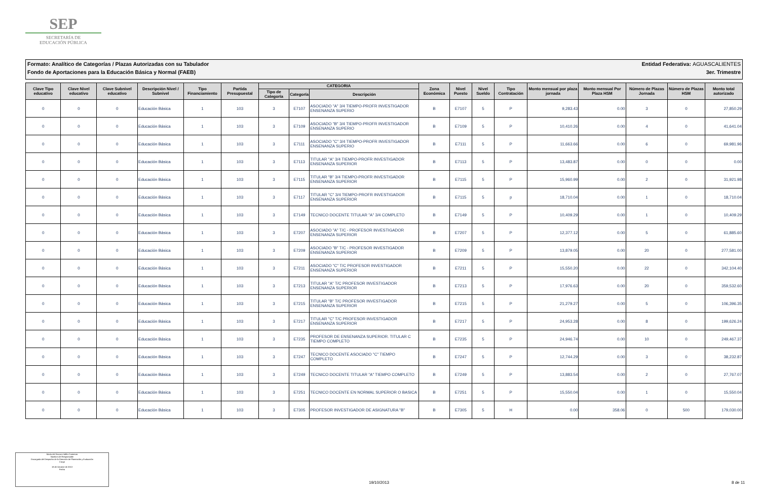SEP
SECRETARÍA DE
EDUCACIÓN PÚBLICA
Formato: Analítico de Categorías / Plazas Autorizadas con su Tabulador
Fondo de Aportaciones para la Educación Básica y Normal (FAEB)
Entidad Federativa: AGUASCALIENTES
3er. Trimestre
| Clave Tipo educativo | Clave Nivel educativo | Clave Subnivel educativo | Descripción Nivel / Subnivel | Tipo Financiamiento | Partida Presupuestal | CATEGORIA | | | Zona Económica | Nivel Puesto | Nivel Sueldo | Tipo Contratación | Monto mensual por plaza jornada | Monto mensual Por Plaza HSM | Número de Plazas Jornada | Número de Plazas HSM | Monto total autorizado |
| --- | --- | --- | --- | --- | --- | --- | --- | --- | --- | --- | --- | --- | --- | --- | --- | --- | --- |
| | | | | | | Tipo de Categoría | Categoría | Descripción | | | | | | | | | |
| 0 | 0 | 0 | Educación Básica | 1 | 103 | 3 | E7107 | ASOCIADO "A" 3/4 TIEMPO-PROFR INVESTIGADOR ENSENANZA SUPERIO | B | E7107 | 5 | P | 9,283.43 | 0.00 | 3 | 0 | 27,850.29 |
| 0 | 0 | 0 | Educación Básica | 1 | 103 | 3 | E7109 | ASOCIADO "B" 3/4 TIEMPO-PROFR INVESTIGADOR ENSENANZA SUPERIO | B | E7109 | 5 | P | 10,410.26 | 0.00 | 4 | 0 | 41,641.04 |
| 0 | 0 | 0 | Educación Básica | 1 | 103 | 3 | E7111 | ASOCIADO "C" 3/4 TIEMPO-PROFR INVESTIGADOR ENSENANZA SUPERIO | B | E7111 | 5 | P | 11,663.66 | 0.00 | 6 | 0 | 69,981.96 |
| 0 | 0 | 0 | Educación Básica | 1 | 103 | 3 | E7113 | TITULAR "A" 3/4 TIEMPO-PROFR INVESTIGADOR ENSENANZA SUPERIOR | B | E7113 | 5 | P | 13,483.87 | 0.00 | 0 | 0 | 0.00 |
| 0 | 0 | 0 | Educación Básica | 1 | 103 | 3 | E7115 | TITULAR "B" 3/4 TIEMPO-PROFR INVESTIGADOR ENSENANZA SUPERIOR | B | E7115 | 5 | P | 15,960.99 | 0.00 | 2 | 0 | 31,921.98 |
| 0 | 0 | 0 | Educación Básica | 1 | 103 | 3 | E7117 | TITULAR "C" 3/4 TIEMPO-PROFR INVESTIGADOR ENSENANZA SUPERIOR | B | E7115 | 5 | p | 18,710.04 | 0.00 | 1 | 0 | 18,710.04 |
| 0 | 0 | 0 | Educación Básica | 1 | 103 | 3 | E7149 | TECNICO DOCENTE TITULAR "A" 3/4 COMPLETO | B | E7149 | 5 | P | 10,409.29 | 0.00 | 1 | 0 | 10,409.29 |
| 0 | 0 | 0 | Educación Básica | 1 | 103 | 3 | E7207 | ASOCIADO "A" T/C - PROFESOR INVESTIGADOR ENSENANZA SUPERIOR | B | E7207 | 5 | P | 12,377.12 | 0.00 | 5 | 0 | 61,885.60 |
| 0 | 0 | 0 | Educación Básica | 1 | 103 | 3 | E7209 | ASOCIADO "B" T/C - PROFESOR INVESTIGADOR ENSENANZA SUPERIOR | B | E7209 | 5 | P | 13,879.05 | 0.00 | 20 | 0 | 277,581.00 |
| 0 | 0 | 0 | Educación Básica | 1 | 103 | 3 | E7211 | ASOCIADO "C" T/C PROFESOR INVESTIGADOR ENSENANZA SUPERIOR | B | E7211 | 5 | P | 15,550.20 | 0.00 | 22 | 0 | 342,104.40 |
| 0 | 0 | 0 | Educación Básica | 1 | 103 | 3 | E7213 | TITULAR "A" T/C PROFESOR INVESTIGADOR ENSENANZA SUPERIOR | B | E7213 | 5 | P | 17,976.63 | 0.00 | 20 | 0 | 359,532.60 |
| 0 | 0 | 0 | Educación Básica | 1 | 103 | 3 | E7215 | TITULAR "B" T/C PROFESOR INVESTIGADOR ENSENANZA SUPERIOR | B | E7215 | 5 | P | 21,279.27 | 0.00 | 5 | 0 | 106,396.35 |
| 0 | 0 | 0 | Educación Básica | 1 | 103 | 3 | E7217 | TITULAR "C" T/C PROFESOR INVESTIGADOR ENSENANZA SUPERIOR | B | E7217 | 5 | P | 24,953.28 | 0.00 | 8 | 0 | 199,626.24 |
| 0 | 0 | 0 | Educación Básica | 1 | 103 | 3 | E7235 | PROFESOR DE ENSENANZA SUPERIOR. TITULAR C TIEMPO COMPLETO | B | E7235 | 5 | P | 24,946.74 | 0.00 | 10 | 0 | 249,467.37 |
| 0 | 0 | 0 | Educación Básica | 1 | 103 | 3 | E7247 | TECNICO DOCENTE ASOCIADO "C" TIEMPO COMPLETO | B | E7247 | 5 | P | 12,744.29 | 0.00 | 3 | 0 | 38,232.87 |
| 0 | 0 | 0 | Educación Básica | 1 | 103 | 3 | E7249 | TECNICO DOCENTE TITULAR "A" TIEMPO COMPLETO | B | E7249 | 5 | P | 13,883.54 | 0.00 | 2 | 0 | 27,767.07 |
| 0 | 0 | 0 | Educación Básica | 1 | 103 | 3 | E7251 | TECNICO DOCENTE EN NORMAL SUPERIOR O BASICA | B | E7251 | 5 | P | 15,550.04 | 0.00 | 1 | 0 | 15,550.04 |
| 0 | 0 | 0 | Educación Básica | 1 | 103 | 3 | E7305 | PROFESOR INVESTIGADOR DE ASIGNATURA "B" | B | E7305 | 5 | H | 0.00 | 358.06 | 0 | 500 | 179,030.00 |
María del Socorro Vallín Contreras
Nombre del Responsable
Encargada del Despacho de la Dirección de Planeación y Evaluación
Cargo
18 de Octubre de 2013
Fecha
19/10/2013 8 de 11